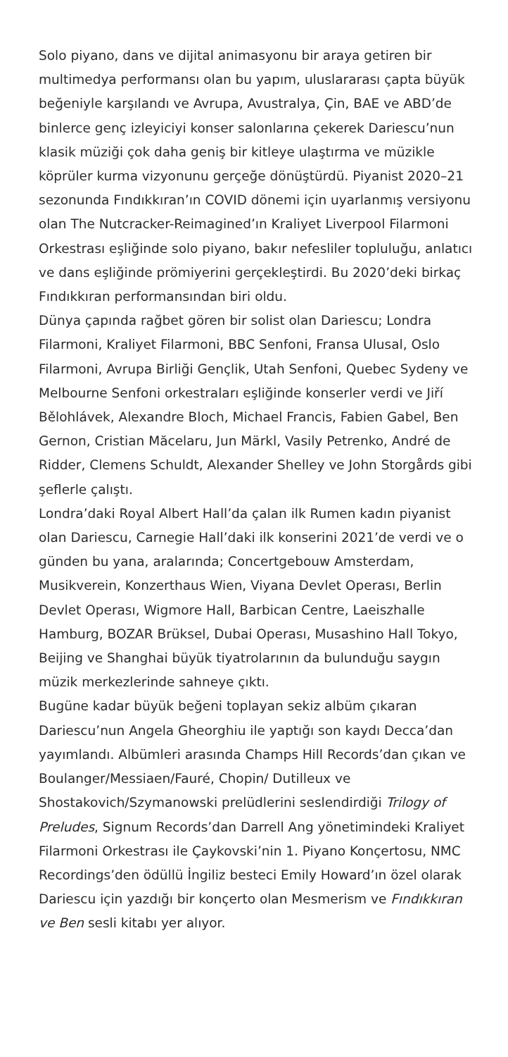Solo piyano, dans ve dijital animasyonu bir araya getiren bir multimedya performansı olan bu yapım, uluslararası çapta büyük beğeniyle karşılandı ve Avrupa, Avustralya, Çin, BAE ve ABD’de binlerce genç izleyiciyi konser salonlarına çekerek Dariescu’nun klasik müziği çok daha geniş bir kitleye ulaştırma ve müzikle köprüler kurma vizyonunu gerçeğe dönüştürdü. Piyanist 2020–21 sezonunda Fındıkkıran’ın COVID dönemi için uyarlanmış versiyonu olan The Nutcracker-Reimagined’ın Kraliyet Liverpool Filarmoni Orkestrası eşliğinde solo piyano, bakır nefesliler topluluğu, anlatıcı ve dans eşliğinde prömiyerini gerçekleştirdi. Bu 2020’deki birkaç Fındıkkıran performansından biri oldu.
Dünya çapında rağbet gören bir solist olan Dariescu; Londra Filarmoni, Kraliyet Filarmoni, BBC Senfoni, Fransa Ulusal, Oslo Filarmoni, Avrupa Birliği Gençlik, Utah Senfoni, Quebec Sydeny ve Melbourne Senfoni orkestraları eşliğinde konserler verdi ve Jiří Bělohlávek, Alexandre Bloch, Michael Francis, Fabien Gabel, Ben Gernon, Cristian Măcelaru, Jun Märkl, Vasily Petrenko, André de Ridder, Clemens Schuldt, Alexander Shelley ve John Storgårds gibi şeflerle çalıştı.
Londra’daki Royal Albert Hall’da çalan ilk Rumen kadın piyanist olan Dariescu, Carnegie Hall’daki ilk konserini 2021’de verdi ve o günden bu yana, aralarında; Concertgebouw Amsterdam, Musikverein, Konzerthaus Wien, Viyana Devlet Operası, Berlin Devlet Operası, Wigmore Hall, Barbican Centre, Laeiszhalle Hamburg, BOZAR Brüksel, Dubai Operası, Musashino Hall Tokyo, Beijing ve Shanghai büyük tiyatrolarının da bulunduğu saygın müzik merkezlerinde sahneye çıktı.
Bugüne kadar büyük beğeni toplayan sekiz albüm çıkaran Dariescu’nun Angela Gheorghiu ile yaptığı son kaydı Decca’dan yayımlandı. Albümleri arasında Champs Hill Records’dan çıkan ve Boulanger/Messiaen/Fauré, Chopin/ Dutilleux ve Shostakovich/Szymanowski prelüdlerini seslendirdiği Trilogy of Preludes, Signum Records’dan Darrell Ang yönetimindeki Kraliyet Filarmoni Orkestrası ile Çaykovski’nin 1. Piyano Konçertosu, NMC Recordings’den ödüllü İngiliz besteci Emily Howard’ın özel olarak Dariescu için yazdığı bir konçerto olan Mesmerism ve Fındıkkıran ve Ben sesli kitabı yer alıyor.